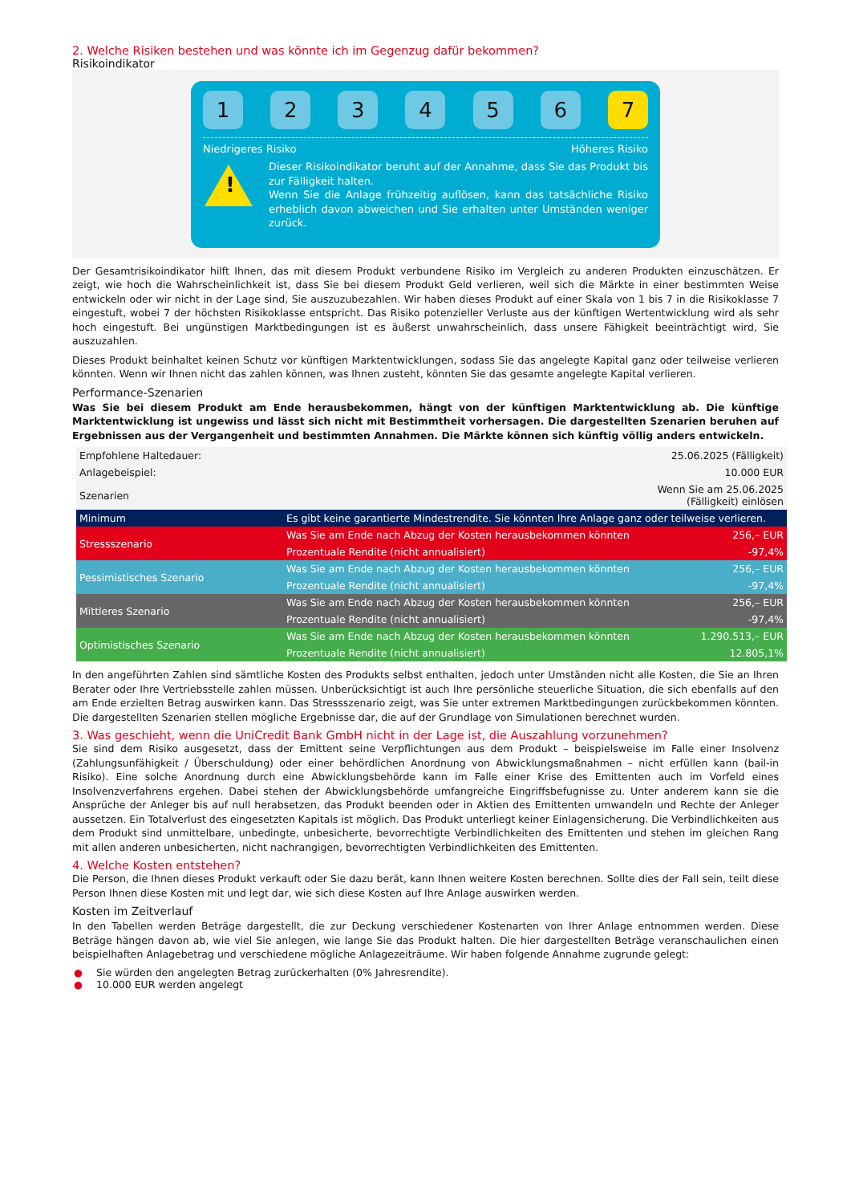2. Welche Risiken bestehen und was könnte ich im Gegenzug dafür bekommen?
Risikoindikator
1 2 3 4 5 6 7
Niedrigeres Risiko Höheres Risiko
!
Dieser Risikoindikator beruht auf der Annahme, dass Sie das Produkt bis zur Fälligkeit halten.
Wenn Sie die Anlage frühzeitig auflösen, kann das tatsächliche Risiko erheblich davon abweichen und Sie erhalten unter Umständen weniger zurück.
Der Gesamtrisikoindikator hilft Ihnen, das mit diesem Produkt verbundene Risiko im Vergleich zu anderen Produkten einzuschätzen. Er zeigt, wie hoch die Wahrscheinlichkeit ist, dass Sie bei diesem Produkt Geld verlieren, weil sich die Märkte in einer bestimmten Weise entwickeln oder wir nicht in der Lage sind, Sie auszuzubezahlen. Wir haben dieses Produkt auf einer Skala von 1 bis 7 in die Risikoklasse 7 eingestuft, wobei 7 der höchsten Risikoklasse entspricht. Das Risiko potenzieller Verluste aus der künftigen Wertentwicklung wird als sehr hoch eingestuft. Bei ungünstigen Marktbedingungen ist es äußerst unwahrscheinlich, dass unsere Fähigkeit beeinträchtigt wird, Sie auszuzahlen.
Dieses Produkt beinhaltet keinen Schutz vor künftigen Marktentwicklungen, sodass Sie das angelegte Kapital ganz oder teilweise verlieren könnten. Wenn wir Ihnen nicht das zahlen können, was Ihnen zusteht, könnten Sie das gesamte angelegte Kapital verlieren.
Performance-Szenarien
Was Sie bei diesem Produkt am Ende herausbekommen, hängt von der künftigen Marktentwicklung ab. Die künftige Marktentwicklung ist ungewiss und lässt sich nicht mit Bestimmtheit vorhersagen. Die dargestellten Szenarien beruhen auf Ergebnissen aus der Vergangenheit und bestimmten Annahmen. Die Märkte können sich künftig völlig anders entwickeln.
| Empfohlene Haltedauer: | | 25.06.2025 (Fälligkeit) |
| Anlagebeispiel: | | 10.000 EUR |
| Szenarien | | Wenn Sie am 25.06.2025 (Fälligkeit) einlösen |
| Minimum | Es gibt keine garantierte Mindestrendite. Sie könnten Ihre Anlage ganz oder teilweise verlieren. | |
| Stressszenario | Was Sie am Ende nach Abzug der Kosten herausbekommen könnten | 256,– EUR |
| | Prozentuale Rendite (nicht annualisiert) | -97,4% |
| Pessimistisches Szenario | Was Sie am Ende nach Abzug der Kosten herausbekommen könnten | 256,– EUR |
| | Prozentuale Rendite (nicht annualisiert) | -97,4% |
| Mittleres Szenario | Was Sie am Ende nach Abzug der Kosten herausbekommen könnten | 256,– EUR |
| | Prozentuale Rendite (nicht annualisiert) | -97,4% |
| Optimistisches Szenario | Was Sie am Ende nach Abzug der Kosten herausbekommen könnten | 1.290.513,– EUR |
| | Prozentuale Rendite (nicht annualisiert) | 12.805,1% |
In den angeführten Zahlen sind sämtliche Kosten des Produkts selbst enthalten, jedoch unter Umständen nicht alle Kosten, die Sie an Ihren Berater oder Ihre Vertriebsstelle zahlen müssen. Unberücksichtigt ist auch Ihre persönliche steuerliche Situation, die sich ebenfalls auf den am Ende erzielten Betrag auswirken kann. Das Stressszenario zeigt, was Sie unter extremen Marktbedingungen zurückbekommen könnten. Die dargestellten Szenarien stellen mögliche Ergebnisse dar, die auf der Grundlage von Simulationen berechnet wurden.
3. Was geschieht, wenn die UniCredit Bank GmbH nicht in der Lage ist, die Auszahlung vorzunehmen?
Sie sind dem Risiko ausgesetzt, dass der Emittent seine Verpflichtungen aus dem Produkt – beispielsweise im Falle einer Insolvenz (Zahlungsunfähigkeit / Überschuldung) oder einer behördlichen Anordnung von Abwicklungsmaßnahmen – nicht erfüllen kann (bail-in Risiko). Eine solche Anordnung durch eine Abwicklungsbehörde kann im Falle einer Krise des Emittenten auch im Vorfeld eines Insolvenzverfahrens ergehen. Dabei stehen der Abwicklungsbehörde umfangreiche Eingriffsbefugnisse zu. Unter anderem kann sie die Ansprüche der Anleger bis auf null herabsetzen, das Produkt beenden oder in Aktien des Emittenten umwandeln und Rechte der Anleger aussetzen. Ein Totalverlust des eingesetzten Kapitals ist möglich. Das Produkt unterliegt keiner Einlagensicherung. Die Verbindlichkeiten aus dem Produkt sind unmittelbare, unbedingte, unbesicherte, bevorrechtigte Verbindlichkeiten des Emittenten und stehen im gleichen Rang mit allen anderen unbesicherten, nicht nachrangigen, bevorrechtigten Verbindlichkeiten des Emittenten.
4. Welche Kosten entstehen?
Die Person, die Ihnen dieses Produkt verkauft oder Sie dazu berät, kann Ihnen weitere Kosten berechnen. Sollte dies der Fall sein, teilt diese Person Ihnen diese Kosten mit und legt dar, wie sich diese Kosten auf Ihre Anlage auswirken werden.
Kosten im Zeitverlauf
In den Tabellen werden Beträge dargestellt, die zur Deckung verschiedener Kostenarten von Ihrer Anlage entnommen werden. Diese Beträge hängen davon ab, wie viel Sie anlegen, wie lange Sie das Produkt halten. Die hier dargestellten Beträge veranschaulichen einen beispielhaften Anlagebetrag und verschiedene mögliche Anlagezeiträume. Wir haben folgende Annahme zugrunde gelegt:
● Sie würden den angelegten Betrag zurückerhalten (0% Jahresrendite).
● 10.000 EUR werden angelegt